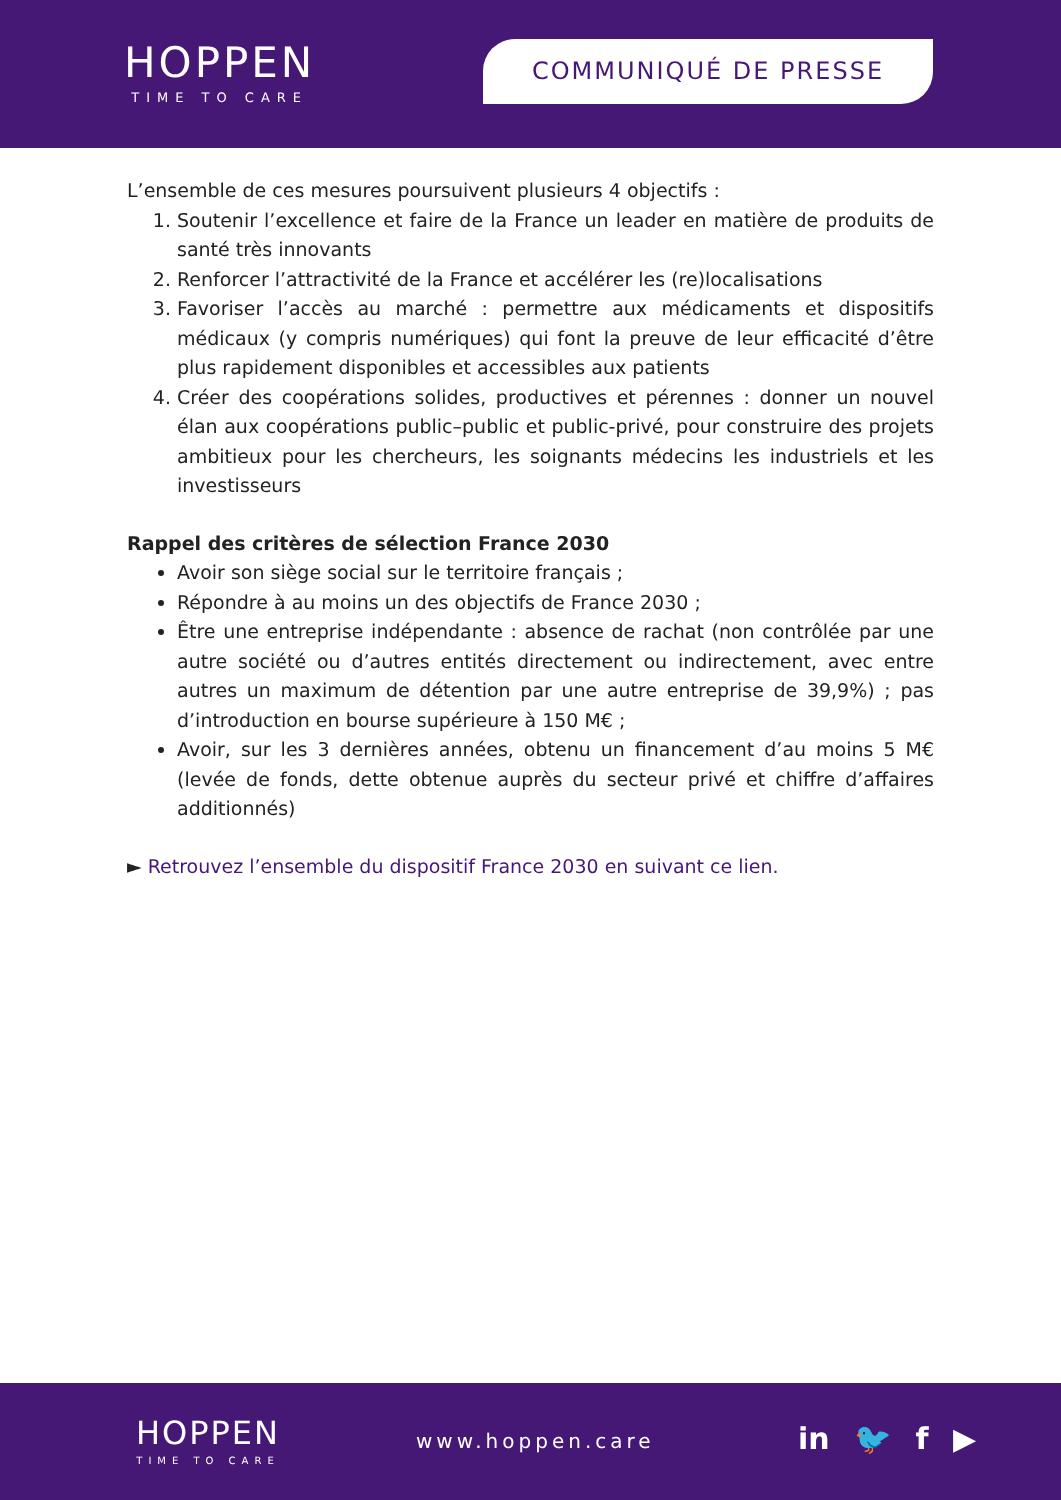HOPPEN
TIME TO CARE
COMMUNIQUÉ DE PRESSE
L’ensemble de ces mesures poursuivent plusieurs 4 objectifs :
1. Soutenir l’excellence et faire de la France un leader en matière de produits de santé très innovants
2. Renforcer l’attractivité de la France et accélérer les (re)localisations
3. Favoriser l’accès au marché : permettre aux médicaments et dispositifs médicaux (y compris numériques) qui font la preuve de leur efficacité d’être plus rapidement disponibles et accessibles aux patients
4. Créer des coopérations solides, productives et pérennes : donner un nouvel élan aux coopérations public–public et public-privé, pour construire des projets ambitieux pour les chercheurs, les soignants médecins les industriels et les investisseurs
Rappel des critères de sélection France 2030
Avoir son siège social sur le territoire français ;
Répondre à au moins un des objectifs de France 2030 ;
Être une entreprise indépendante : absence de rachat (non contrôlée par une autre société ou d’autres entités directement ou indirectement, avec entre autres un maximum de détention par une autre entreprise de 39,9%) ; pas d’introduction en bourse supérieure à 150 M€ ;
Avoir, sur les 3 dernières années, obtenu un financement d’au moins 5 M€ (levée de fonds, dette obtenue auprès du secteur privé et chiffre d’affaires additionnés)
► Retrouvez l’ensemble du dispositif France 2030 en suivant ce lien.
HOPPEN
TIME TO CARE
www.hoppen.care in 🐦 f ▶